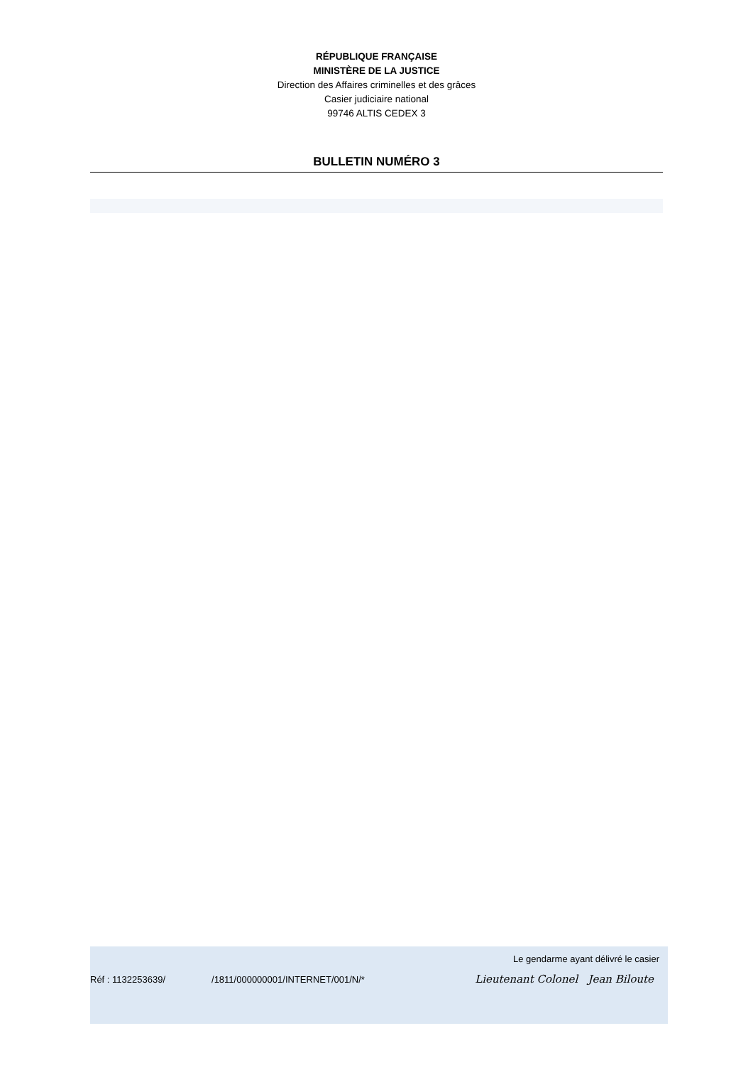RÉPUBLIQUE FRANÇAISE
MINISTÈRE DE LA JUSTICE
Direction des Affaires criminelles et des grâces
Casier judiciaire national
99746 ALTIS CEDEX 3
BULLETIN NUMÉRO 3
Le gendarme ayant délivré le casier
Réf : 1132253639/ /1811/000000001/INTERNET/001/N/* Lieutenant Colonel Jean Biloute